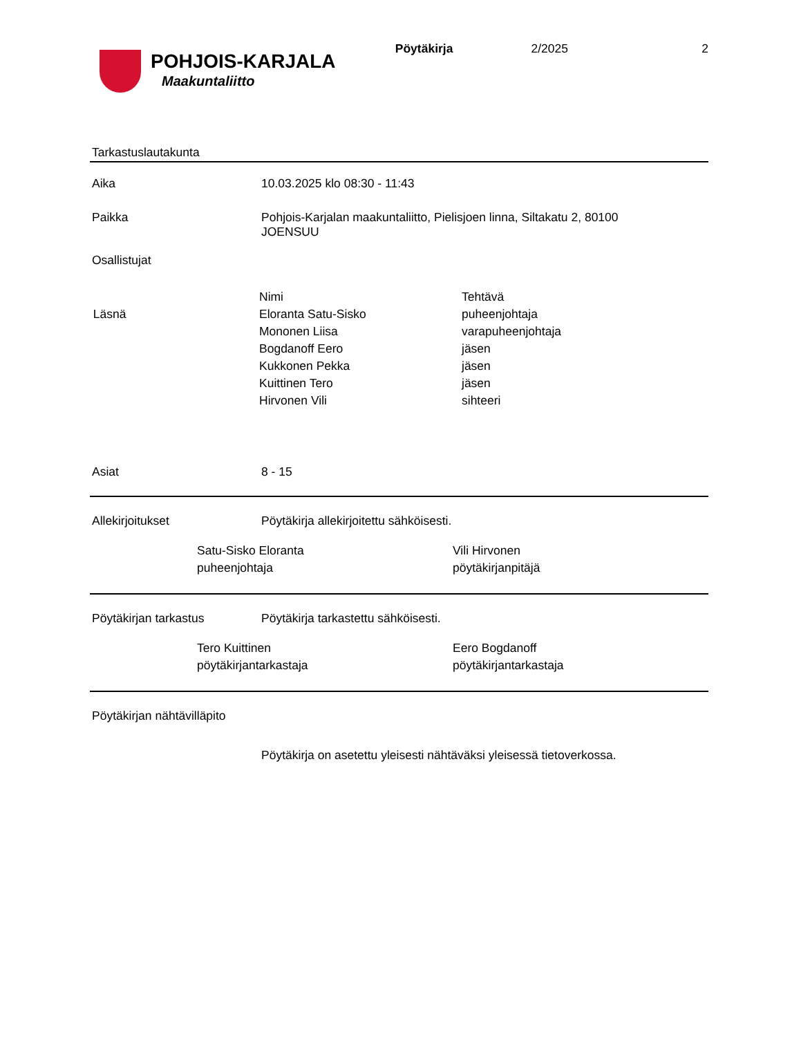POHJOIS-KARJALA
Maakuntaliitto
Pöytäkirja 2/2025 2
Tarkastuslautakunta
Aika 10.03.2025 klo 08:30 - 11:43
Paikka Pohjois-Karjalan maakuntaliitto, Pielisjoen linna, Siltakatu 2, 80100 JOENSUU
Osallistujat
| | Nimi | Tehtävä |
| Läsnä | Eloranta Satu-Sisko | puheenjohtaja |
| | Mononen Liisa | varapuheenjohtaja |
| | Bogdanoff Eero | jäsen |
| | Kukkonen Pekka | jäsen |
| | Kuittinen Tero | jäsen |
| | Hirvonen Vili | sihteeri |
Asiat 8 - 15
Allekirjoitukset Pöytäkirja allekirjoitettu sähköisesti.
Satu-Sisko Eloranta
puheenjohtaja
Vili Hirvonen
pöytäkirjanpitäjä
Pöytäkirjan tarkastus Pöytäkirja tarkastettu sähköisesti.
Tero Kuittinen
pöytäkirjantarkastaja
Eero Bogdanoff
pöytäkirjantarkastaja
Pöytäkirjan nähtävilläpito
Pöytäkirja on asetettu yleisesti nähtäväksi yleisessä tietoverkossa.